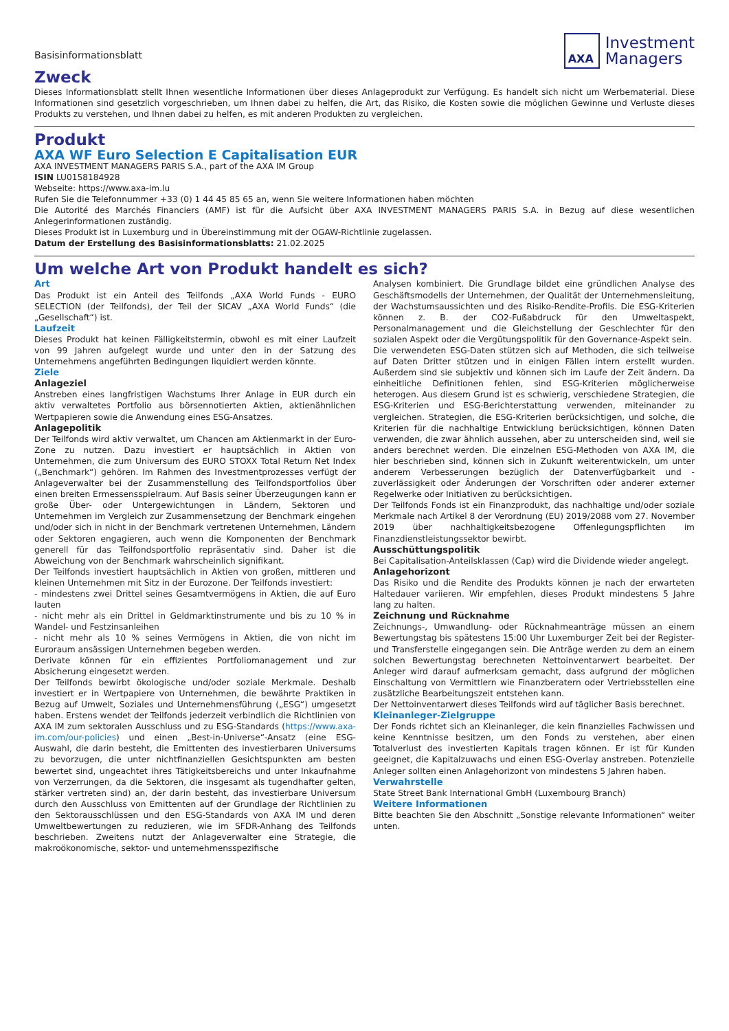Basisinformationsblatt
AXA
Investment
Managers
Zweck
Dieses Informationsblatt stellt Ihnen wesentliche Informationen über dieses Anlageprodukt zur Verfügung. Es handelt sich nicht um Werbematerial. Diese Informationen sind gesetzlich vorgeschrieben, um Ihnen dabei zu helfen, die Art, das Risiko, die Kosten sowie die möglichen Gewinne und Verluste dieses Produkts zu verstehen, und Ihnen dabei zu helfen, es mit anderen Produkten zu vergleichen.
Produkt
AXA WF Euro Selection E Capitalisation EUR
AXA INVESTMENT MANAGERS PARIS S.A., part of the AXA IM Group
ISIN LU0158184928
Webseite: https://www.axa-im.lu
Rufen Sie die Telefonnummer +33 (0) 1 44 45 85 65 an, wenn Sie weitere Informationen haben möchten
Die Autorité des Marchés Financiers (AMF) ist für die Aufsicht über AXA INVESTMENT MANAGERS PARIS S.A. in Bezug auf diese wesentlichen Anlegerinformationen zuständig.
Dieses Produkt ist in Luxemburg und in Übereinstimmung mit der OGAW-Richtlinie zugelassen.
Datum der Erstellung des Basisinformationsblatts: 21.02.2025
Um welche Art von Produkt handelt es sich?
Art
Das Produkt ist ein Anteil des Teilfonds „AXA World Funds - EURO SELECTION (der Teilfonds), der Teil der SICAV „AXA World Funds“ (die „Gesellschaft“) ist.
Laufzeit
Dieses Produkt hat keinen Fälligkeitstermin, obwohl es mit einer Laufzeit von 99 Jahren aufgelegt wurde und unter den in der Satzung des Unternehmens angeführten Bedingungen liquidiert werden könnte.
Ziele
Anlageziel
Anstreben eines langfristigen Wachstums Ihrer Anlage in EUR durch ein aktiv verwaltetes Portfolio aus börsennotierten Aktien, aktienähnlichen Wertpapieren sowie die Anwendung eines ESG-Ansatzes.
Anlagepolitik
Der Teilfonds wird aktiv verwaltet, um Chancen am Aktienmarkt in der Euro-Zone zu nutzen. Dazu investiert er hauptsächlich in Aktien von Unternehmen, die zum Universum des EURO STOXX Total Return Net Index („Benchmark“) gehören. Im Rahmen des Investmentprozesses verfügt der Anlageverwalter bei der Zusammenstellung des Teilfondsportfolios über einen breiten Ermessensspielraum. Auf Basis seiner Überzeugungen kann er große Über- oder Untergewichtungen in Ländern, Sektoren und Unternehmen im Vergleich zur Zusammensetzung der Benchmark eingehen und/oder sich in nicht in der Benchmark vertretenen Unternehmen, Ländern oder Sektoren engagieren, auch wenn die Komponenten der Benchmark generell für das Teilfondsportfolio repräsentativ sind. Daher ist die Abweichung von der Benchmark wahrscheinlich signifikant.
Der Teilfonds investiert hauptsächlich in Aktien von großen, mittleren und kleinen Unternehmen mit Sitz in der Eurozone. Der Teilfonds investiert:
- mindestens zwei Drittel seines Gesamtvermögens in Aktien, die auf Euro lauten
- nicht mehr als ein Drittel in Geldmarktinstrumente und bis zu 10 % in Wandel- und Festzinsanleihen
- nicht mehr als 10 % seines Vermögens in Aktien, die von nicht im Euroraum ansässigen Unternehmen begeben werden.
Derivate können für ein effizientes Portfoliomanagement und zur Absicherung eingesetzt werden.
Der Teilfonds bewirbt ökologische und/oder soziale Merkmale. Deshalb investiert er in Wertpapiere von Unternehmen, die bewährte Praktiken in Bezug auf Umwelt, Soziales und Unternehmensführung („ESG“) umgesetzt haben. Erstens wendet der Teilfonds jederzeit verbindlich die Richtlinien von AXA IM zum sektoralen Ausschluss und zu ESG-Standards (https://www.axa-im.com/our-policies) und einen „Best-in-Universe“-Ansatz (eine ESG-Auswahl, die darin besteht, die Emittenten des investierbaren Universums zu bevorzugen, die unter nichtfinanziellen Gesichtspunkten am besten bewertet sind, ungeachtet ihres Tätigkeitsbereichs und unter Inkaufnahme von Verzerrungen, da die Sektoren, die insgesamt als tugendhafter gelten, stärker vertreten sind) an, der darin besteht, das investierbare Universum durch den Ausschluss von Emittenten auf der Grundlage der Richtlinien zu den Sektorausschlüssen und den ESG-Standards von AXA IM und deren Umweltbewertungen zu reduzieren, wie im SFDR-Anhang des Teilfonds beschrieben. Zweitens nutzt der Anlageverwalter eine Strategie, die makroökonomische, sektor- und unternehmensspezifische
Analysen kombiniert. Die Grundlage bildet eine gründlichen Analyse des Geschäftsmodells der Unternehmen, der Qualität der Unternehmensleitung, der Wachstumsaussichten und des Risiko-Rendite-Profils. Die ESG-Kriterien können z. B. der CO2-Fußabdruck für den Umweltaspekt, Personalmanagement und die Gleichstellung der Geschlechter für den sozialen Aspekt oder die Vergütungspolitik für den Governance-Aspekt sein.
Die verwendeten ESG-Daten stützen sich auf Methoden, die sich teilweise auf Daten Dritter stützen und in einigen Fällen intern erstellt wurden. Außerdem sind sie subjektiv und können sich im Laufe der Zeit ändern. Da einheitliche Definitionen fehlen, sind ESG-Kriterien möglicherweise heterogen. Aus diesem Grund ist es schwierig, verschiedene Strategien, die ESG-Kriterien und ESG-Berichterstattung verwenden, miteinander zu vergleichen. Strategien, die ESG-Kriterien berücksichtigen, und solche, die Kriterien für die nachhaltige Entwicklung berücksichtigen, können Daten verwenden, die zwar ähnlich aussehen, aber zu unterscheiden sind, weil sie anders berechnet werden. Die einzelnen ESG-Methoden von AXA IM, die hier beschrieben sind, können sich in Zukunft weiterentwickeln, um unter anderem Verbesserungen bezüglich der Datenverfügbarkeit und -zuverlässigkeit oder Änderungen der Vorschriften oder anderer externer Regelwerke oder Initiativen zu berücksichtigen.
Der Teilfonds Fonds ist ein Finanzprodukt, das nachhaltige und/oder soziale Merkmale nach Artikel 8 der Verordnung (EU) 2019/2088 vom 27. November 2019 über nachhaltigkeitsbezogene Offenlegungspflichten im Finanzdienstleistungssektor bewirbt.
Ausschüttungspolitik
Bei Capitalisation-Anteilsklassen (Cap) wird die Dividende wieder angelegt.
Anlagehorizont
Das Risiko und die Rendite des Produkts können je nach der erwarteten Haltedauer variieren. Wir empfehlen, dieses Produkt mindestens 5 Jahre lang zu halten.
Zeichnung und Rücknahme
Zeichnungs-, Umwandlung- oder Rücknahmeanträge müssen an einem Bewertungstag bis spätestens 15:00 Uhr Luxemburger Zeit bei der Register- und Transferstelle eingegangen sein. Die Anträge werden zu dem an einem solchen Bewertungstag berechneten Nettoinventarwert bearbeitet. Der Anleger wird darauf aufmerksam gemacht, dass aufgrund der möglichen Einschaltung von Vermittlern wie Finanzberatern oder Vertriebsstellen eine zusätzliche Bearbeitungszeit entstehen kann.
Der Nettoinventarwert dieses Teilfonds wird auf täglicher Basis berechnet.
Kleinanleger-Zielgruppe
Der Fonds richtet sich an Kleinanleger, die kein finanzielles Fachwissen und keine Kenntnisse besitzen, um den Fonds zu verstehen, aber einen Totalverlust des investierten Kapitals tragen können. Er ist für Kunden geeignet, die Kapitalzuwachs und einen ESG-Overlay anstreben. Potenzielle Anleger sollten einen Anlagehorizont von mindestens 5 Jahren haben.
Verwahrstelle
State Street Bank International GmbH (Luxembourg Branch)
Weitere Informationen
Bitte beachten Sie den Abschnitt „Sonstige relevante Informationen“ weiter unten.